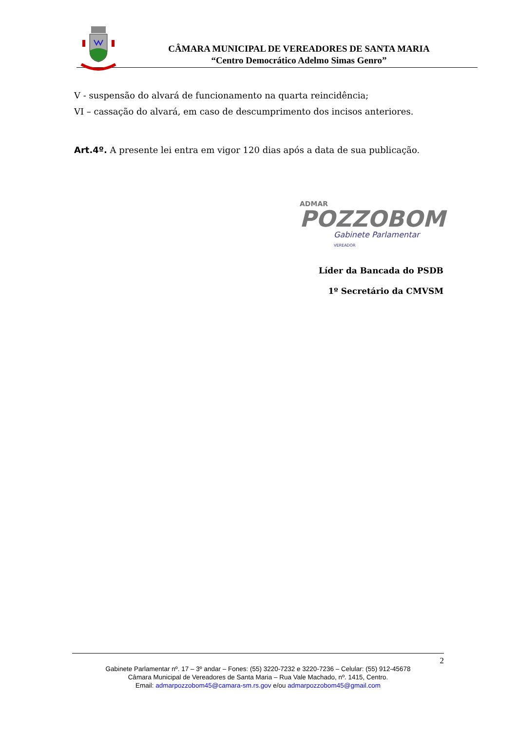CÂMARA MUNICIPAL DE VEREADORES DE SANTA MARIA
“Centro Democrático Adelmo Simas Genro”
V - suspensão do alvará de funcionamento na quarta reincidência;
VI – cassação do alvará, em caso de descumprimento dos incisos anteriores.
Art.4º. A presente lei entra em vigor 120 dias após a data de sua publicação.
ADMAR
POZZOBOM
Gabinete Parlamentar VEREADOR
Líder da Bancada do PSDB
1º Secretário da CMVSM
2
Gabinete Parlamentar nº. 17 – 3º andar – Fones: (55) 3220-7232 e 3220-7236 – Celular: (55) 912-45678
Câmara Municipal de Vereadores de Santa Maria – Rua Vale Machado, nº. 1415, Centro.
Email: admarpozzobom45@camara-sm.rs.gov e/ou admarpozzobom45@gmail.com